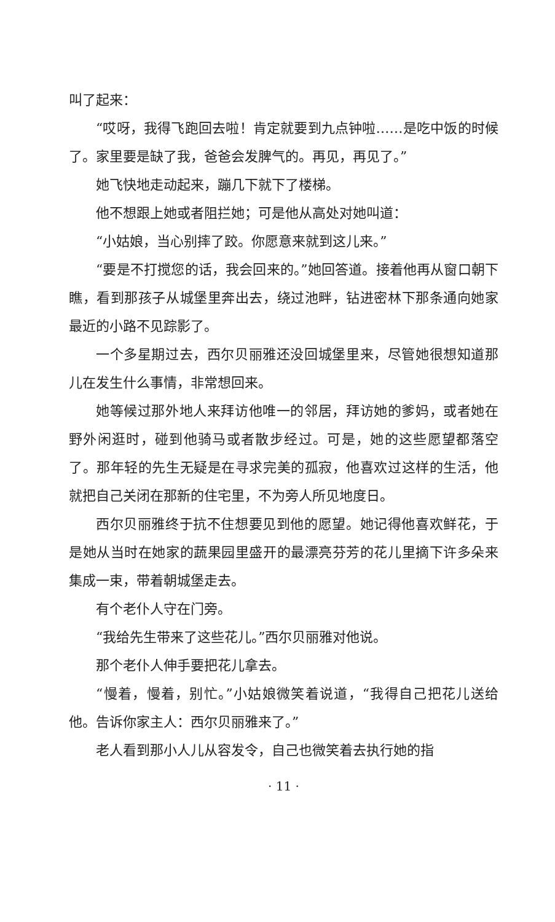叫了起来：
“哎呀，我得飞跑回去啦！肯定就要到九点钟啦……是吃中饭的时候了。家里要是缺了我，爸爸会发脾气的。再见，再见了。”
她飞快地走动起来，蹦几下就下了楼梯。
他不想跟上她或者阻拦她；可是他从高处对她叫道：
“小姑娘，当心别摔了跤。你愿意来就到这儿来。”
“要是不打搅您的话，我会回来的。”她回答道。接着他再从窗口朝下瞧，看到那孩子从城堡里奔出去，绕过池畔，钻进密林下那条通向她家最近的小路不见踪影了。
一个多星期过去，西尔贝丽雅还没回城堡里来，尽管她很想知道那儿在发生什么事情，非常想回来。
她等候过那外地人来拜访他唯一的邻居，拜访她的爹妈，或者她在野外闲逛时，碰到他骑马或者散步经过。可是，她的这些愿望都落空了。那年轻的先生无疑是在寻求完美的孤寂，他喜欢过这样的生活，他就把自己关闭在那新的住宅里，不为旁人所见地度日。
西尔贝丽雅终于抗不住想要见到他的愿望。她记得他喜欢鲜花，于是她从当时在她家的蔬果园里盛开的最漂亮芬芳的花儿里摘下许多朵来集成一束，带着朝城堡走去。
有个老仆人守在门旁。
“我给先生带来了这些花儿。”西尔贝丽雅对他说。
那个老仆人伸手要把花儿拿去。
“慢着，慢着，别忙。”小姑娘微笑着说道，“我得自己把花儿送给他。告诉你家主人：西尔贝丽雅来了。”
老人看到那小人儿从容发令，自己也微笑着去执行她的指
· 11 ·